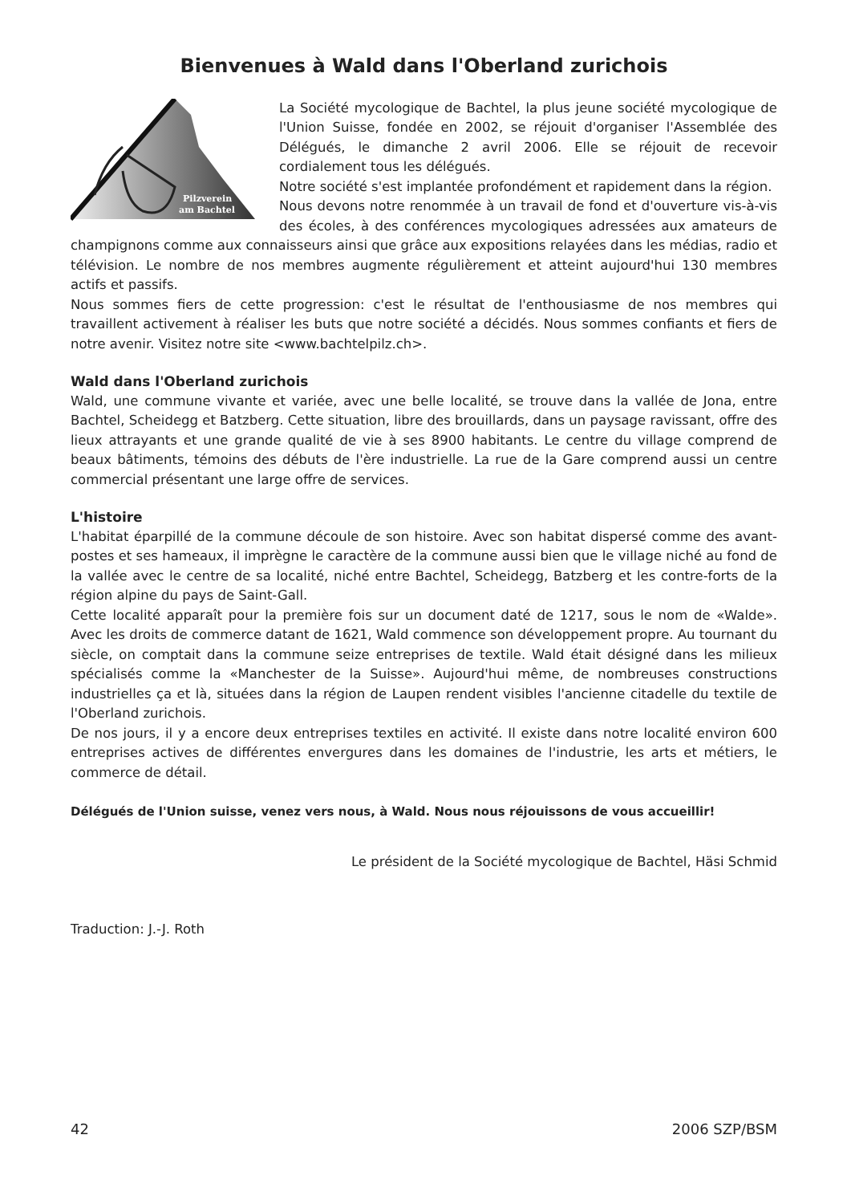Bienvenues à Wald dans l'Oberland zurichois
Pilzverein
am Bachtel
La Société mycologique de Bachtel, la plus jeune société mycologique de l'Union Suisse, fondée en 2002, se réjouit d'organiser l'Assemblée des Délégués, le dimanche 2 avril 2006. Elle se réjouit de recevoir cordialement tous les délégués.
Notre société s'est implantée profondément et rapidement dans la région.
Nous devons notre renommée à un travail de fond et d'ouverture vis-à-vis des écoles, à des conférences mycologiques adressées aux amateurs de champignons comme aux connaisseurs ainsi que grâce aux expositions relayées dans les médias, radio et télévision. Le nombre de nos membres augmente régulièrement et atteint aujourd'hui 130 membres actifs et passifs.
Nous sommes fiers de cette progression: c'est le résultat de l'enthousiasme de nos membres qui travaillent activement à réaliser les buts que notre société a décidés. Nous sommes confiants et fiers de notre avenir. Visitez notre site <www.bachtelpilz.ch>.
Wald dans l'Oberland zurichois
Wald, une commune vivante et variée, avec une belle localité, se trouve dans la vallée de Jona, entre Bachtel, Scheidegg et Batzberg. Cette situation, libre des brouillards, dans un paysage ravissant, offre des lieux attrayants et une grande qualité de vie à ses 8900 habitants. Le centre du village comprend de beaux bâtiments, témoins des débuts de l'ère industrielle. La rue de la Gare comprend aussi un centre commercial présentant une large offre de services.
L'histoire
L'habitat éparpillé de la commune découle de son histoire. Avec son habitat dispersé comme des avant-postes et ses hameaux, il imprègne le caractère de la commune aussi bien que le village niché au fond de la vallée avec le centre de sa localité, niché entre Bachtel, Scheidegg, Batzberg et les contre-forts de la région alpine du pays de Saint-Gall.
Cette localité apparaît pour la première fois sur un document daté de 1217, sous le nom de «Walde». Avec les droits de commerce datant de 1621, Wald commence son développement propre. Au tournant du siècle, on comptait dans la commune seize entreprises de textile. Wald était désigné dans les milieux spécialisés comme la «Manchester de la Suisse». Aujourd'hui même, de nombreuses constructions industrielles ça et là, situées dans la région de Laupen rendent visibles l'ancienne citadelle du textile de l'Oberland zurichois.
De nos jours, il y a encore deux entreprises textiles en activité. Il existe dans notre localité environ 600 entreprises actives de différentes envergures dans les domaines de l'industrie, les arts et métiers, le commerce de détail.
Délégués de l'Union suisse, venez vers nous, à Wald. Nous nous réjouissons de vous accueillir!
Le président de la Société mycologique de Bachtel, Häsi Schmid
Traduction: J.-J. Roth
42 2006 SZP/BSM